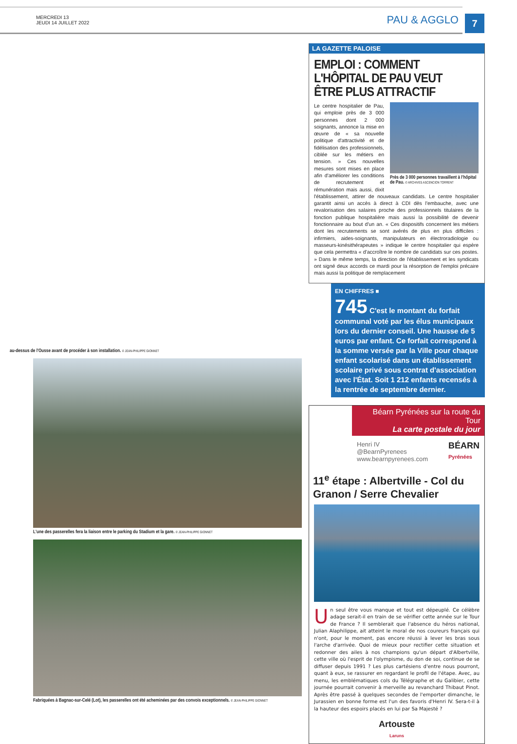MERCREDI 13
JEUDI 14 JUILLET 2022
PAU & AGGLO
7
au-dessus de l'Ousse avant de procéder à son installation. © JEAN-PHILIPPE GIONNET
L'une des passerelles fera la liaison entre le parking du Stadium et la gare. © JEAN-PHILIPPE GIONNET
Fabriquées à Bagnac-sur-Celé (Lot), les passerelles ont été acheminées par des convois exceptionnels. © JEAN-PHILIPPE GIONNET
LA GAZETTE PALOISE
EMPLOI : COMMENT L'HÔPITAL DE PAU VEUT ÊTRE PLUS ATTRACTIF
Près de 3 000 personnes travaillent à l'hôpital de Pau. © ARCHIVES ASCENCION TORRENT
Le centre hospitalier de Pau, qui emploie près de 3 000 personnes dont 2 000 soignants, annonce la mise en œuvre de « sa nouvelle politique d'attractivité et de fidélisation des professionnels, ciblée sur les métiers en tension. » Ces nouvelles mesures sont mises en place afin d'améliorer les conditions de recrutement et rémunération mais aussi, dixit l'établissement, attirer de nouveaux candidats. Le centre hospitalier garantit ainsi un accès à direct à CDI dès l'embauche, avec une revalorisation des salaires proche des professionnels titulaires de la fonction publique hospitalière mais aussi la possibilité de devenir fonctionnaire au bout d'un an. « Ces dispositifs concernent les métiers dont les recrutements se sont avérés de plus en plus difficiles : infirmiers, aides-soignants, manipulateurs en électroradiologie ou masseurs-kinésithérapeutes » indique le centre hospitalier qui espère que cela permettra « d'accroître le nombre de candidats sur ces postes. » Dans le même temps, la direction de l'établissement et les syndicats ont signé deux accords ce mardi pour la résorption de l'emploi précaire mais aussi la politique de remplacement
EN CHIFFRES ■
745 C'est le montant du forfait communal voté par les élus municipaux lors du dernier conseil. Une hausse de 5 euros par enfant. Ce forfait correspond à la somme versée par la Ville pour chaque enfant scolarisé dans un établissement scolaire privé sous contrat d'association avec l'État. Soit 1 212 enfants recensés à la rentrée de septembre dernier.
Béarn Pyrénées sur la route du Tour
La carte postale du jour
Henri IV
@BearnPyrenees
www.bearnpyrenees.com
BÉARN
Pyrénées
11<sup>e</sup> étape : Albertville - Col du Granon / Serre Chevalier
Un seul être vous manque et tout est dépeuplé. Ce célèbre adage serait-il en train de se vérifier cette année sur le Tour de France ? Il semblerait que l'absence du héros national, Julian Alaphilippe, ait atteint le moral de nos coureurs français qui n'ont, pour le moment, pas encore réussi à lever les bras sous l'arche d'arrivée. Quoi de mieux pour rectifier cette situation et redonner des ailes à nos champions qu'un départ d'Albertville, cette ville où l'esprit de l'olympisme, du don de soi, continue de se diffuser depuis 1991 ? Les plus cartésiens d'entre nous pourront, quant à eux, se rassurer en regardant le profil de l'étape. Avec, au menu, les emblématiques cols du Télégraphe et du Galibier, cette journée pourrait convenir à merveille au revanchard Thibaut Pinot. Après être passé à quelques secondes de l'emporter dimanche, le Jurassien en bonne forme est l'un des favoris d'Henri IV. Sera-t-il à la hauteur des espoirs placés en lui par Sa Majesté ?
Artouste
Laruns